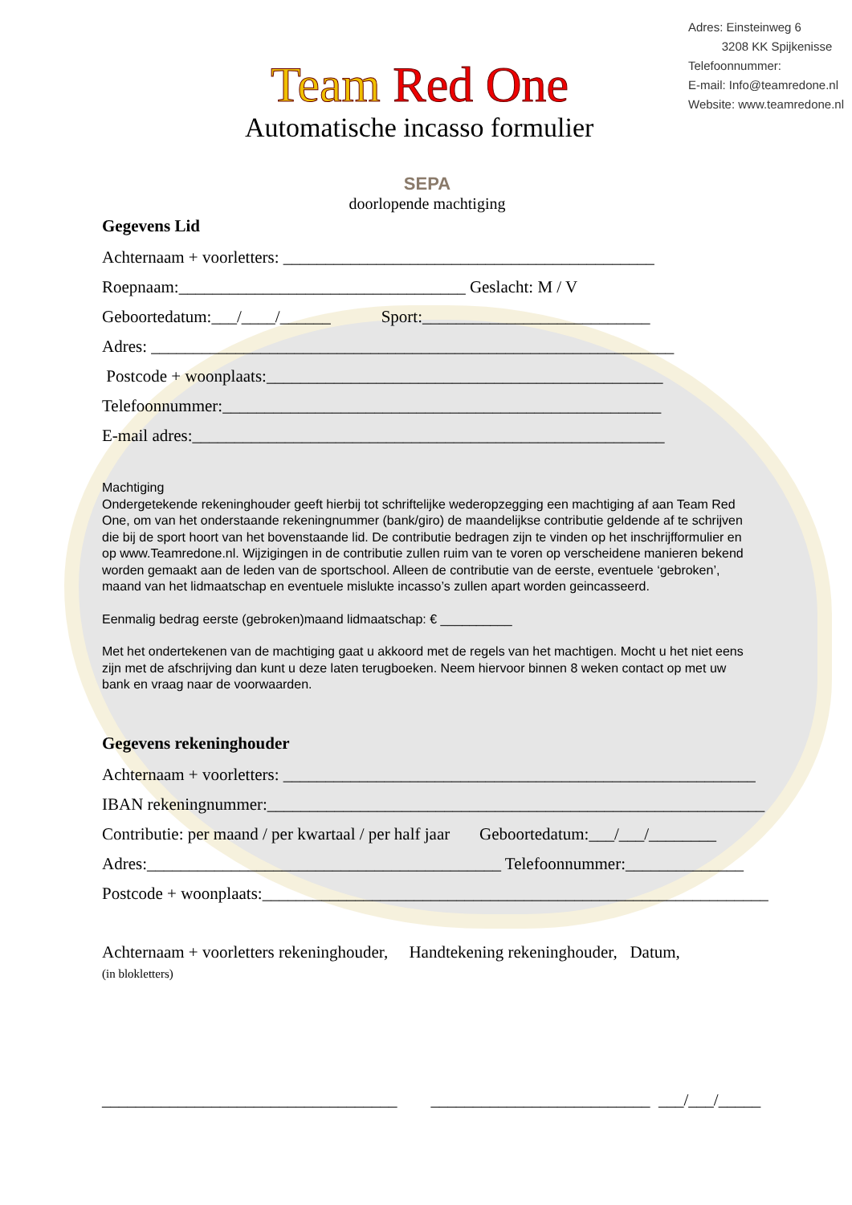Adres: Einsteinweg 6
3208 KK Spijkenisse
Telefoonnummer:
E-mail: Info@teamredone.nl
Website: www.teamredone.nl
Team Red One
Automatische incasso formulier
SEPA
doorlopende machtiging
Gegevens Lid
Achternaam + voorletters: ____________________________________________
Roepnaam:__________________________________ Geslacht: M / V
Geboortedatum:___/____/______ Sport:___________________________
Adres: ______________________________________________________________
Postcode + woonplaats:_______________________________________________
Telefoonnummer:____________________________________________________
E-mail adres:________________________________________________________
Machtiging
Ondergetekende rekeninghouder geeft hierbij tot schriftelijke wederopzegging een machtiging af aan Team Red One, om van het onderstaande rekeningnummer (bank/giro) de maandelijkse contributie geldende af te schrijven die bij de sport hoort van het bovenstaande lid. De contributie bedragen zijn te vinden op het inschrijfformulier en op www.Teamredone.nl. Wijzigingen in de contributie zullen ruim van te voren op verscheidene manieren bekend worden gemaakt aan de leden van de sportschool. Alleen de contributie van de eerste, eventuele ‘gebroken’, maand van het lidmaatschap en eventuele mislukte incasso’s zullen apart worden geincasseerd.
Eenmalig bedrag eerste (gebroken)maand lidmaatschap: € __________
Met het ondertekenen van de machtiging gaat u akkoord met de regels van het machtigen. Mocht u het niet eens zijn met de afschrijving dan kunt u deze laten terugboeken. Neem hiervoor binnen 8 weken contact op met uw bank en vraag naar de voorwaarden.
Gegevens rekeninghouder
Achternaam + voorletters: ________________________________________________________
IBAN rekeningnummer:___________________________________________________________
Contributie: per maand / per kwartaal / per half jaar Geboortedatum:___/___/________
Adres:__________________________________________ Telefoonnummer:______________
Postcode + woonplaats:____________________________________________________________
Achternaam + voorletters rekeninghouder, Handtekening rekeninghouder, Datum,
(in blokletters)
___________________________________ __________________________ ___/___/_____